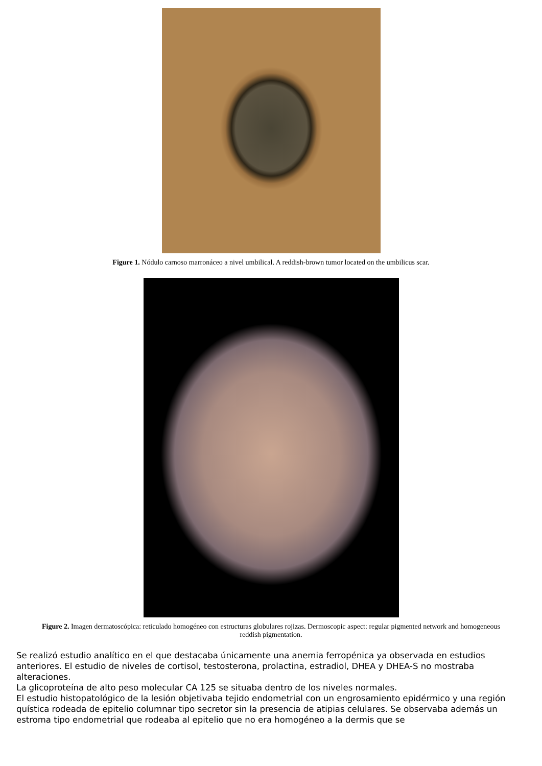Figure 1. Nódulo carnoso marronáceo a nivel umbilical. A reddish-brown tumor located on the umbilicus scar.
Figure 2. Imagen dermatoscópica: reticulado homogéneo con estructuras globulares rojizas. Dermoscopic aspect: regular pigmented network and homogeneous reddish pigmentation.
Se realizó estudio analítico en el que destacaba únicamente una anemia ferropénica ya observada en estudios anteriores. El estudio de niveles de cortisol, testosterona, prolactina, estradiol, DHEA y DHEA-S no mostraba alteraciones.
La glicoproteína de alto peso molecular CA 125 se situaba dentro de los niveles normales.
El estudio histopatológico de la lesión objetivaba tejido endometrial con un engrosamiento epidérmico y una región quística rodeada de epitelio columnar tipo secretor sin la presencia de atipias celulares. Se observaba además un estroma tipo endometrial que rodeaba al epitelio que no era homogéneo a la dermis que se